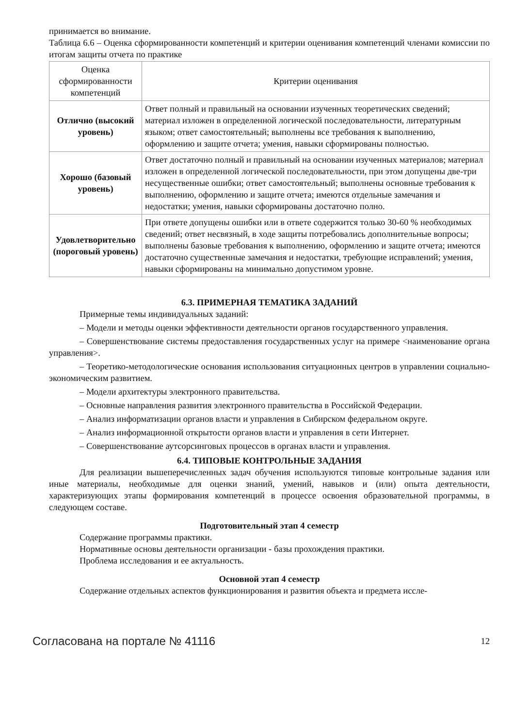принимается во внимание.
Таблица 6.6 – Оценка сформированности компетенций и критерии оценивания компетенций членами комиссии по итогам защиты отчета по практике
| Оценка сформированности компетенций | Критерии оценивания |
| --- | --- |
| Отлично (высокий уровень) | Ответ полный и правильный на основании изученных теоретических сведений; материал изложен в определенной логической последовательности, литературным языком; ответ самостоятельный; выполнены все требования к выполнению, оформлению и защите отчета; умения, навыки сформированы полностью. |
| Хорошо (базовый уровень) | Ответ достаточно полный и правильный на основании изученных материалов; материал изложен в определенной логической последовательности, при этом допущены две-три несущественные ошибки; ответ самостоятельный; выполнены основные требования к выполнению, оформлению и защите отчета; имеются отдельные замечания и недостатки; умения, навыки сформированы достаточно полно. |
| Удовлетворительно (пороговый уровень) | При ответе допущены ошибки или в ответе содержится только 30-60 % необходимых сведений; ответ несвязный, в ходе защиты потребовались дополнительные вопросы; выполнены базовые требования к выполнению, оформлению и защите отчета; имеются достаточно существенные замечания и недостатки, требующие исправлений; умения, навыки сформированы на минимально допустимом уровне. |
6.3. ПРИМЕРНАЯ ТЕМАТИКА ЗАДАНИЙ
Примерные темы индивидуальных заданий:
– Модели и методы оценки эффективности деятельности органов государственного управления.
– Совершенствование системы предоставления государственных услуг на примере <наименование органа управления>.
– Теоретико-методологические основания использования ситуационных центров в управлении социально-экономическим развитием.
– Модели архитектуры электронного правительства.
– Основные направления развития электронного правительства в Российской Федерации.
– Анализ информатизации органов власти и управления в Сибирском федеральном округе.
– Анализ информационной открытости органов власти и управления в сети Интернет.
– Совершенствование аутсорсинговых процессов в органах власти и управления.
6.4. ТИПОВЫЕ КОНТРОЛЬНЫЕ ЗАДАНИЯ
Для реализации вышеперечисленных задач обучения используются типовые контрольные задания или иные материалы, необходимые для оценки знаний, умений, навыков и (или) опыта деятельности, характеризующих этапы формирования компетенций в процессе освоения образовательной программы, в следующем составе.
Подготовительный этап 4 семестр
Содержание программы практики.
Нормативные основы деятельности организации - базы прохождения практики.
Проблема исследования и ее актуальность.
Основной этап 4 семестр
Содержание отдельных аспектов функционирования и развития объекта и предмета иссле-
Согласована на портале № 41116 12